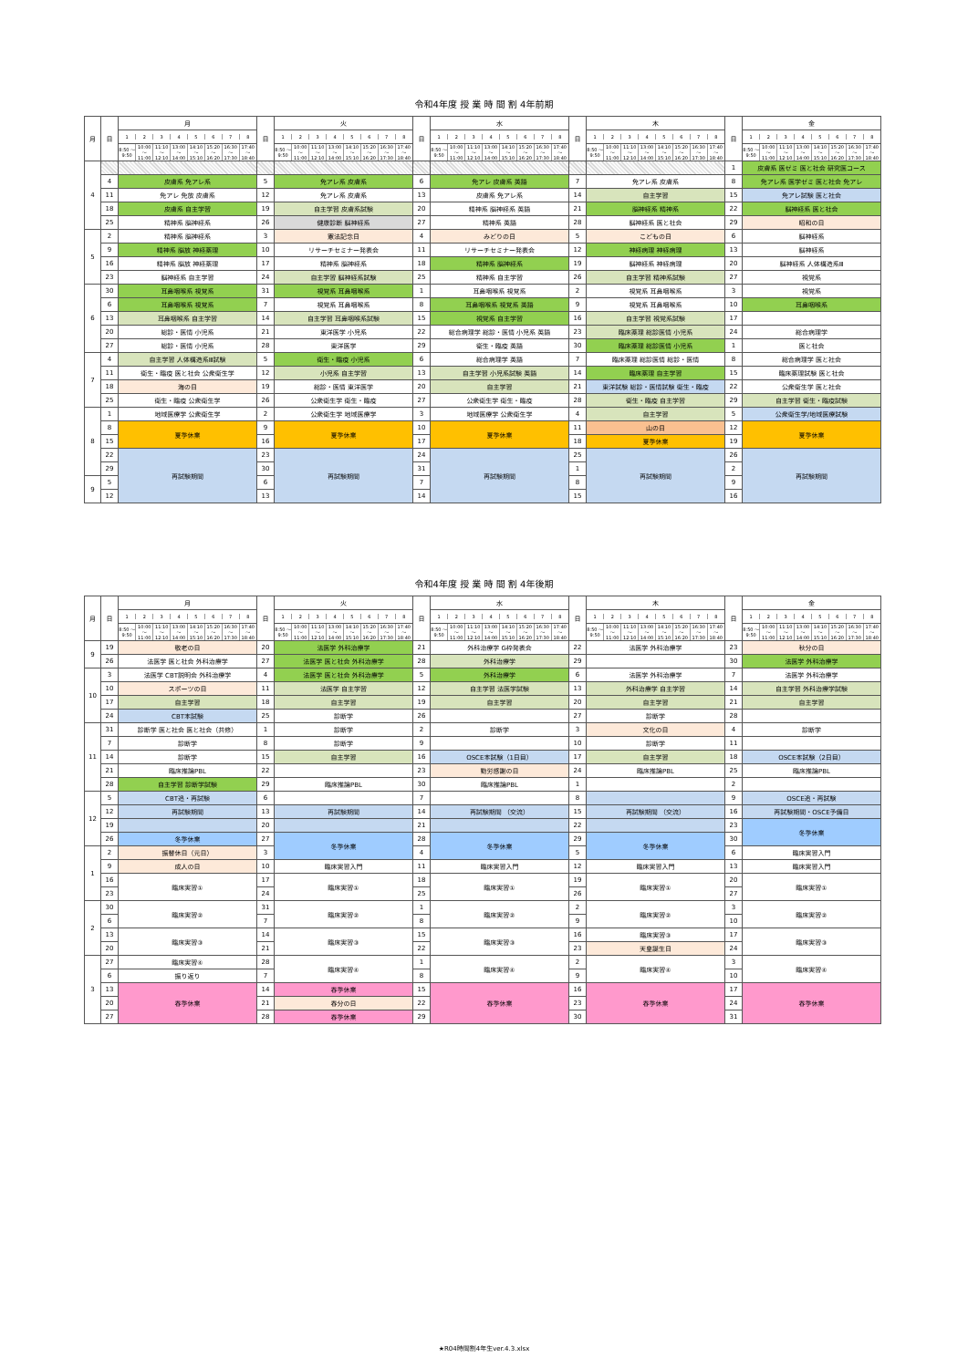令和4年度 授 業 時 間 割 4年前期
| 月 | 日 | 月 | 日 | 火 | 日 | 水 | 日 | 木 | 日 | 金 |
| --- | --- | --- | --- | --- | --- | --- | --- | --- | --- | --- |
| | | / 1 / 2 / 3 / 4 / 5 / 6 / 7 / 8 / | | / 1 / 2 / 3 / 4 / 5 / 6 / 7 / 8 / | | / 1 / 2 / 3 / 4 / 5 / 6 / 7 / 8 / | | / 1 / 2 / 3 / 4 / 5 / 6 / 7 / 8 / | | / 1 / 2 / 3 / 4 / 5 / 6 / 7 / 8 / |
| | | / 8:50 〜 9:50 / 10:00 〜 11:00 / 11:10 〜 12:10 / 13:00 〜 14:00 / 14:10 〜 15:10 / 15:20 〜 16:20 / 16:30 〜 17:30 / 17:40 〜 18:40 / | | / 8:50 〜 9:50 / 10:00 〜 11:00 / 11:10 〜 12:10 / 13:00 〜 14:00 / 14:10 〜 15:10 / 15:20 〜 16:20 / 16:30 〜 17:30 / 17:40 〜 18:40 / | | / 8:50 〜 9:50 / 10:00 〜 11:00 / 11:10 〜 12:10 / 13:00 〜 14:00 / 14:10 〜 15:10 / 15:20 〜 16:20 / 16:30 〜 17:30 / 17:40 〜 18:40 / | | / 8:50 〜 9:50 / 10:00 〜 11:00 / 11:10 〜 12:10 / 13:00 〜 14:00 / 14:10 〜 15:10 / 15:20 〜 16:20 / 16:30 〜 17:30 / 17:40 〜 18:40 / | | / 8:50 〜 9:50 / 10:00 〜 11:00 / 11:10 〜 12:10 / 13:00 〜 14:00 / 14:10 〜 15:10 / 15:20 〜 16:20 / 16:30 〜 17:30 / 17:40 〜 18:40 / |
| 4 | | | | | | | | | 1 | 皮膚系 医ゼミ 医と社会 研究医コース |
| | 4 | 皮膚系 免アレ系 | 5 | 免アレ系 皮膚系 | 6 | 免アレ 皮膚系 英語 | 7 | 免アレ系 皮膚系 | 8 | 免アレ系 医学ゼミ 医と社会 免アレ |
| | 11 | 免アレ 免放 皮膚系 | 12 | 免アレ系 皮膚系 | 13 | 皮膚系 免アレ系 | 14 | 自主学習 | 15 | 免アレ試験 医と社会 |
| | 18 | 皮膚系 自主学習 | 19 | 自主学習 皮膚系試験 | 20 | 精神系 脳神経系 英語 | 21 | 脳神経系 精神系 | 22 | 脳神経系 医と社会 |
| | 25 | 精神系 脳神経系 | 26 | 健康診断 脳神経系 | 27 | 精神系 英語 | 28 | 脳神経系 医と社会 | 29 | 昭和の日 |
| 5 | 2 | 精神系 脳神経系 | 3 | 憲法記念日 | 4 | みどりの日 | 5 | こどもの日 | 6 | 脳神経系 |
| | 9 | 精神系 脳放 神経薬理 | 10 | リサーチセミナー発表会 | 11 | リサーチセミナー発表会 | 12 | 神経病理 神経病理 | 13 | 脳神経系 |
| | 16 | 精神系 脳放 神経薬理 | 17 | 精神系 脳神経系 | 18 | 精神系 脳神経系 | 19 | 脳神経系 神経病理 | 20 | 脳神経系 人体構造系Ⅲ |
| | 23 | 脳神経系 自主学習 | 24 | 自主学習 脳神経系試験 | 25 | 精神系 自主学習 | 26 | 自主学習 精神系試験 | 27 | 視覚系 |
| 6 | 30 | 耳鼻咽喉系 視覚系 | 31 | 視覚系 耳鼻咽喉系 | 1 | 耳鼻咽喉系 視覚系 | 2 | 視覚系 耳鼻咽喉系 | 3 | 視覚系 |
| | 6 | 耳鼻咽喉系 視覚系 | 7 | 視覚系 耳鼻咽喉系 | 8 | 耳鼻咽喉系 視覚系 英語 | 9 | 視覚系 耳鼻咽喉系 | 10 | 耳鼻咽喉系 |
| | 13 | 耳鼻咽喉系 自主学習 | 14 | 自主学習 耳鼻咽喉系試験 | 15 | 視覚系 自主学習 | 16 | 自主学習 視覚系試験 | 17 | |
| | 20 | 総診・医情 小児系 | 21 | 東洋医学 小児系 | 22 | 総合病理学 総診・医情 小児系 英語 | 23 | 臨床薬理 総診医情 小児系 | 24 | 総合病理学 |
| | 27 | 総診・医情 小児系 | 28 | 東洋医学 | 29 | 衛生・臨疫 英語 | 30 | 臨床薬理 総診医情 小児系 | 1 | 医と社会 |
| 7 | 4 | 自主学習 人体構造系Ⅲ試験 | 5 | 衛生・臨疫 小児系 | 6 | 総合病理学 英語 | 7 | 臨床薬理 総診医情 総診・医情 | 8 | 総合病理学 医と社会 |
| | 11 | 衛生・臨疫 医と社会 公衆衛生学 | 12 | 小児系 自主学習 | 13 | 自主学習 小児系試験 英語 | 14 | 臨床薬理 自主学習 | 15 | 臨床薬理試験 医と社会 |
| | 18 | 海の日 | 19 | 総診・医情 東洋医学 | 20 | 自主学習 | 21 | 東洋試験 総診・医情試験 衛生・臨疫 | 22 | 公衆衛生学 医と社会 |
| | 25 | 衛生・臨疫 公衆衛生学 | 26 | 公衆衛生学 衛生・臨疫 | 27 | 公衆衛生学 衛生・臨疫 | 28 | 衛生・臨疫 自主学習 | 29 | 自主学習 衛生・臨疫試験 |
| 8 | 1 | 地域医療学 公衆衛生学 | 2 | 公衆衛生学 地域医療学 | 3 | 地域医療学 公衆衛生学 | 4 | 自主学習 | 5 | 公衆衛生学/地域医療試験 |
| | 8 | 夏季休業 | 9 | 夏季休業 | 10 | 夏季休業 | 11 | 山の日 | 12 | 夏季休業 |
| | 15 | | 16 | | 17 | | 18 | 夏季休業 | 19 | |
| | 22 | 再試験期間 | 23 | 再試験期間 | 24 | 再試験期間 | 25 | 再試験期間 | 26 | 再試験期間 |
| | 29 | | 30 | | 31 | | 1 | | 2 | |
| 9 | 5 | | 6 | | 7 | | 8 | | 9 | |
| | 12 | | 13 | | 14 | | 15 | | 16 | |
令和4年度 授 業 時 間 割 4年後期
| 月 | 日 | 月 | 日 | 火 | 日 | 水 | 日 | 木 | 日 | 金 |
| --- | --- | --- | --- | --- | --- | --- | --- | --- | --- | --- |
| | | / 1 / 2 / 3 / 4 / 5 / 6 / 7 / 8 / | | / 1 / 2 / 3 / 4 / 5 / 6 / 7 / 8 / | | / 1 / 2 / 3 / 4 / 5 / 6 / 7 / 8 / | | / 1 / 2 / 3 / 4 / 5 / 6 / 7 / 8 / | | / 1 / 2 / 3 / 4 / 5 / 6 / 7 / 8 / |
| | | / 8:50 〜 9:50 / 10:00 〜 11:00 / 11:10 〜 12:10 / 13:00 〜 14:00 / 14:10 〜 15:10 / 15:20 〜 16:20 / 16:30 〜 17:30 / 17:40 〜 18:40 / | | / 8:50 〜 9:50 / 10:00 〜 11:00 / 11:10 〜 12:10 / 13:00 〜 14:00 / 14:10 〜 15:10 / 15:20 〜 16:20 / 16:30 〜 17:30 / 17:40 〜 18:40 / | | / 8:50 〜 9:50 / 10:00 〜 11:00 / 11:10 〜 12:10 / 13:00 〜 14:00 / 14:10 〜 15:10 / 15:20 〜 16:20 / 16:30 〜 17:30 / 17:40 〜 18:40 / | | / 8:50 〜 9:50 / 10:00 〜 11:00 / 11:10 〜 12:10 / 13:00 〜 14:00 / 14:10 〜 15:10 / 15:20 〜 16:20 / 16:30 〜 17:30 / 17:40 〜 18:40 / | | / 8:50 〜 9:50 / 10:00 〜 11:00 / 11:10 〜 12:10 / 13:00 〜 14:00 / 14:10 〜 15:10 / 15:20 〜 16:20 / 16:30 〜 17:30 / 17:40 〜 18:40 / |
| 9 | 19 | 敬老の日 | 20 | 法医学 外科治療学 | 21 | 外科治療学 G枠発表会 | 22 | 法医学 外科治療学 | 23 | 秋分の日 |
| | 26 | 法医学 医と社会 外科治療学 | 27 | 法医学 医と社会 外科治療学 | 28 | 外科治療学 | 29 | | 30 | 法医学 外科治療学 |
| 10 | 3 | 法医学 CBT説明会 外科治療学 | 4 | 法医学 医と社会 外科治療学 | 5 | 外科治療学 | 6 | 法医学 外科治療学 | 7 | 法医学 外科治療学 |
| | 10 | スポーツの日 | 11 | 法医学 自主学習 | 12 | 自主学習 法医学試験 | 13 | 外科治療学 自主学習 | 14 | 自主学習 外科治療学試験 |
| | 17 | 自主学習 | 18 | 自主学習 | 19 | 自主学習 | 20 | 自主学習 | 21 | 自主学習 |
| | 24 | CBT本試験 | 25 | 診断学 | 26 | | 27 | 診断学 | 28 | |
| 11 | 31 | 診断学 医と社会 医と社会（共修） | 1 | 診断学 | 2 | 診断学 | 3 | 文化の日 | 4 | 診断学 |
| | 7 | 診断学 | 8 | 診断学 | 9 | | 10 | 診断学 | 11 | |
| | 14 | 診断学 | 15 | 自主学習 | 16 | OSCE本試験（1日目） | 17 | 自主学習 | 18 | OSCE本試験（2日目） |
| | 21 | 臨床推論PBL | 22 | | 23 | 勤労感謝の日 | 24 | 臨床推論PBL | 25 | 臨床推論PBL |
| | 28 | 自主学習 診断学試験 | 29 | 臨床推論PBL | 30 | 臨床推論PBL | 1 | | 2 | |
| 12 | 5 | CBT追・再試験 | 6 | | 7 | | 8 | | 9 | OSCE追・再試験 |
| | 12 | 再試験期間 | 13 | 再試験期間 | 14 | 再試験期間 （交流） | 15 | 再試験期間 （交流） | 16 | 再試験期間・OSCE予備日 |
| | 19 | | 20 | | 21 | | 22 | | 23 | 冬季休業 |
| | 26 | 冬季休業 | 27 | 冬季休業 | 28 | 冬季休業 | 29 | 冬季休業 | 30 | |
| 1 | 2 | 振替休日（元日） | 3 | | 4 | | 5 | | 6 | 臨床実習入門 |
| | 9 | 成人の日 | 10 | 臨床実習入門 | 11 | 臨床実習入門 | 12 | 臨床実習入門 | 13 | 臨床実習入門 |
| | 16 | 臨床実習① | 17 | 臨床実習① | 18 | 臨床実習① | 19 | 臨床実習① | 20 | 臨床実習① |
| | 23 | | 24 | | 25 | | 26 | | 27 | |
| 2 | 30 | 臨床実習② | 31 | 臨床実習② | 1 | 臨床実習② | 2 | 臨床実習② | 3 | 臨床実習② |
| | 6 | | 7 | | 8 | | 9 | | 10 | |
| | 13 | 臨床実習③ | 14 | 臨床実習③ | 15 | 臨床実習③ | 16 | 臨床実習③ | 17 | 臨床実習③ |
| | 20 | | 21 | | 22 | | 23 | 天皇誕生日 | 24 | |
| 3 | 27 | 臨床実習④ | 28 | 臨床実習④ | 1 | 臨床実習④ | 2 | 臨床実習④ | 3 | 臨床実習④ |
| | 6 | 振り返り | 7 | | 8 | | 9 | | 10 | |
| | 13 | 春季休業 | 14 | 春季休業 | 15 | 春季休業 | 16 | 春季休業 | 17 | 春季休業 |
| | 20 | | 21 | 春分の日 | 22 | | 23 | | 24 | |
| | 27 | | 28 | 春季休業 | 29 | | 30 | | 31 | |
★R04時間割4年生ver.4.3.xlsx